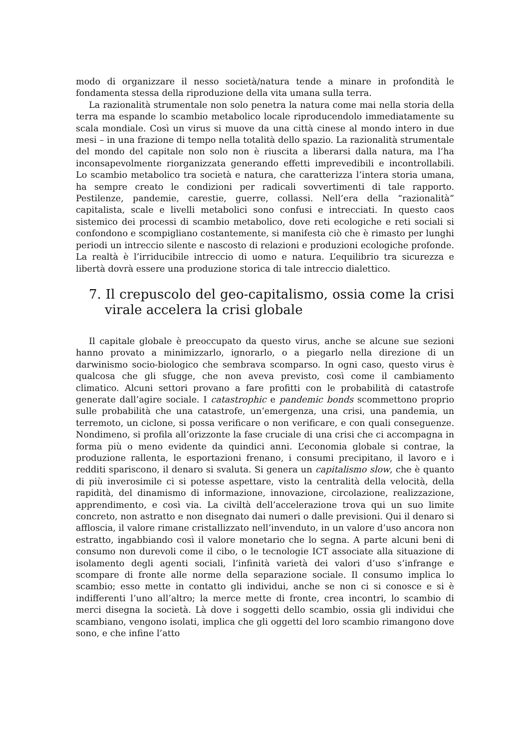modo di organizzare il nesso società/natura tende a minare in profondità le fondamenta stessa della riproduzione della vita umana sulla terra.
La razionalità strumentale non solo penetra la natura come mai nella storia della terra ma espande lo scambio metabolico locale riproducendolo immediatamente su scala mondiale. Così un virus si muove da una città cinese al mondo intero in due mesi – in una frazione di tempo nella totalità dello spazio. La razionalità strumentale del mondo del capitale non solo non è riuscita a liberarsi dalla natura, ma l’ha inconsapevolmente riorganizzata generando effetti imprevedibili e incontrollabili. Lo scambio metabolico tra società e natura, che caratterizza l’intera storia umana, ha sempre creato le condizioni per radicali sovvertimenti di tale rapporto. Pestilenze, pandemie, carestie, guerre, collassi. Nell’era della “razionalità” capitalista, scale e livelli metabolici sono confusi e intrecciati. In questo caos sistemico dei processi di scambio metabolico, dove reti ecologiche e reti sociali si confondono e scompigliano costantemente, si manifesta ciò che è rimasto per lunghi periodi un intreccio silente e nascosto di relazioni e produzioni ecologiche profonde. La realtà è l’irriducibile intreccio di uomo e natura. L’equilibrio tra sicurezza e libertà dovrà essere una produzione storica di tale intreccio dialettico.
7. Il crepuscolo del geo-capitalismo, ossia come la crisi virale accelera la crisi globale
Il capitale globale è preoccupato da questo virus, anche se alcune sue sezioni hanno provato a minimizzarlo, ignorarlo, o a piegarlo nella direzione di un darwinismo socio-biologico che sembrava scomparso. In ogni caso, questo virus è qualcosa che gli sfugge, che non aveva previsto, così come il cambiamento climatico. Alcuni settori provano a fare profitti con le probabilità di catastrofe generate dall’agire sociale. I catastrophic e pandemic bonds scommettono proprio sulle probabilità che una catastrofe, un’emergenza, una crisi, una pandemia, un terremoto, un ciclone, si possa verificare o non verificare, e con quali conseguenze. Nondimeno, si profila all’orizzonte la fase cruciale di una crisi che ci accompagna in forma più o meno evidente da quindici anni. L’economia globale si contrae, la produzione rallenta, le esportazioni frenano, i consumi precipitano, il lavoro e i redditi spariscono, il denaro si svaluta. Si genera un capitalismo slow, che è quanto di più inverosimile ci si potesse aspettare, visto la centralità della velocità, della rapidità, del dinamismo di informazione, innovazione, circolazione, realizzazione, apprendimento, e così via. La civiltà dell’accelerazione trova qui un suo limite concreto, non astratto e non disegnato dai numeri o dalle previsioni. Qui il denaro si affloscia, il valore rimane cristallizzato nell’invenduto, in un valore d’uso ancora non estratto, ingabbiando così il valore monetario che lo segna. A parte alcuni beni di consumo non durevoli come il cibo, o le tecnologie ICT associate alla situazione di isolamento degli agenti sociali, l’infinità varietà dei valori d’uso s’infrange e scompare di fronte alle norme della separazione sociale. Il consumo implica lo scambio; esso mette in contatto gli individui, anche se non ci si conosce e si è indifferenti l’uno all’altro; la merce mette di fronte, crea incontri, lo scambio di merci disegna la società. Là dove i soggetti dello scambio, ossia gli individui che scambiano, vengono isolati, implica che gli oggetti del loro scambio rimangono dove sono, e che infine l’atto